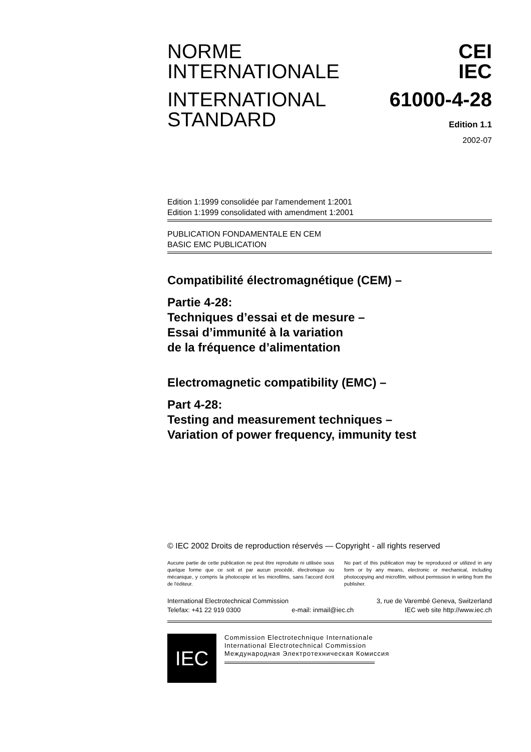NORME
INTERNATIONALE
INTERNATIONAL
STANDARD
CEI
IEC
61000-4-28
Edition 1.1
2002-07
Edition 1:1999 consolidée par l'amendement 1:2001
Edition 1:1999 consolidated with amendment 1:2001
PUBLICATION FONDAMENTALE EN CEM
BASIC EMC PUBLICATION
Compatibilité électromagnétique (CEM) –
Partie 4-28:
Techniques d’essai et de mesure –
Essai d’immunité à la variation
de la fréquence d’alimentation
Electromagnetic compatibility (EMC) –
Part 4-28:
Testing and measurement techniques –
Variation of power frequency, immunity test
© IEC 2002 Droits de reproduction réservés — Copyright - all rights reserved
Aucune partie de cette publication ne peut être reproduite ni utilisée sous quelque forme que ce soit et par aucun procédé, électronique ou mécanique, y compris la photocopie et les microfilms, sans l'accord écrit de l'éditeur.
No part of this publication may be reproduced or utilized in any form or by any means, electronic or mechanical, including photocopying and microfilm, without permission in writing from the publisher.
International Electrotechnical Commission 3, rue de Varembé Geneva, Switzerland
Telefax: +41 22 919 0300 e-mail: inmail@iec.ch IEC web site http://www.iec.ch
IEC
Commission Electrotechnique Internationale
International Electrotechnical Commission
Международная Электротехническая Комиссия